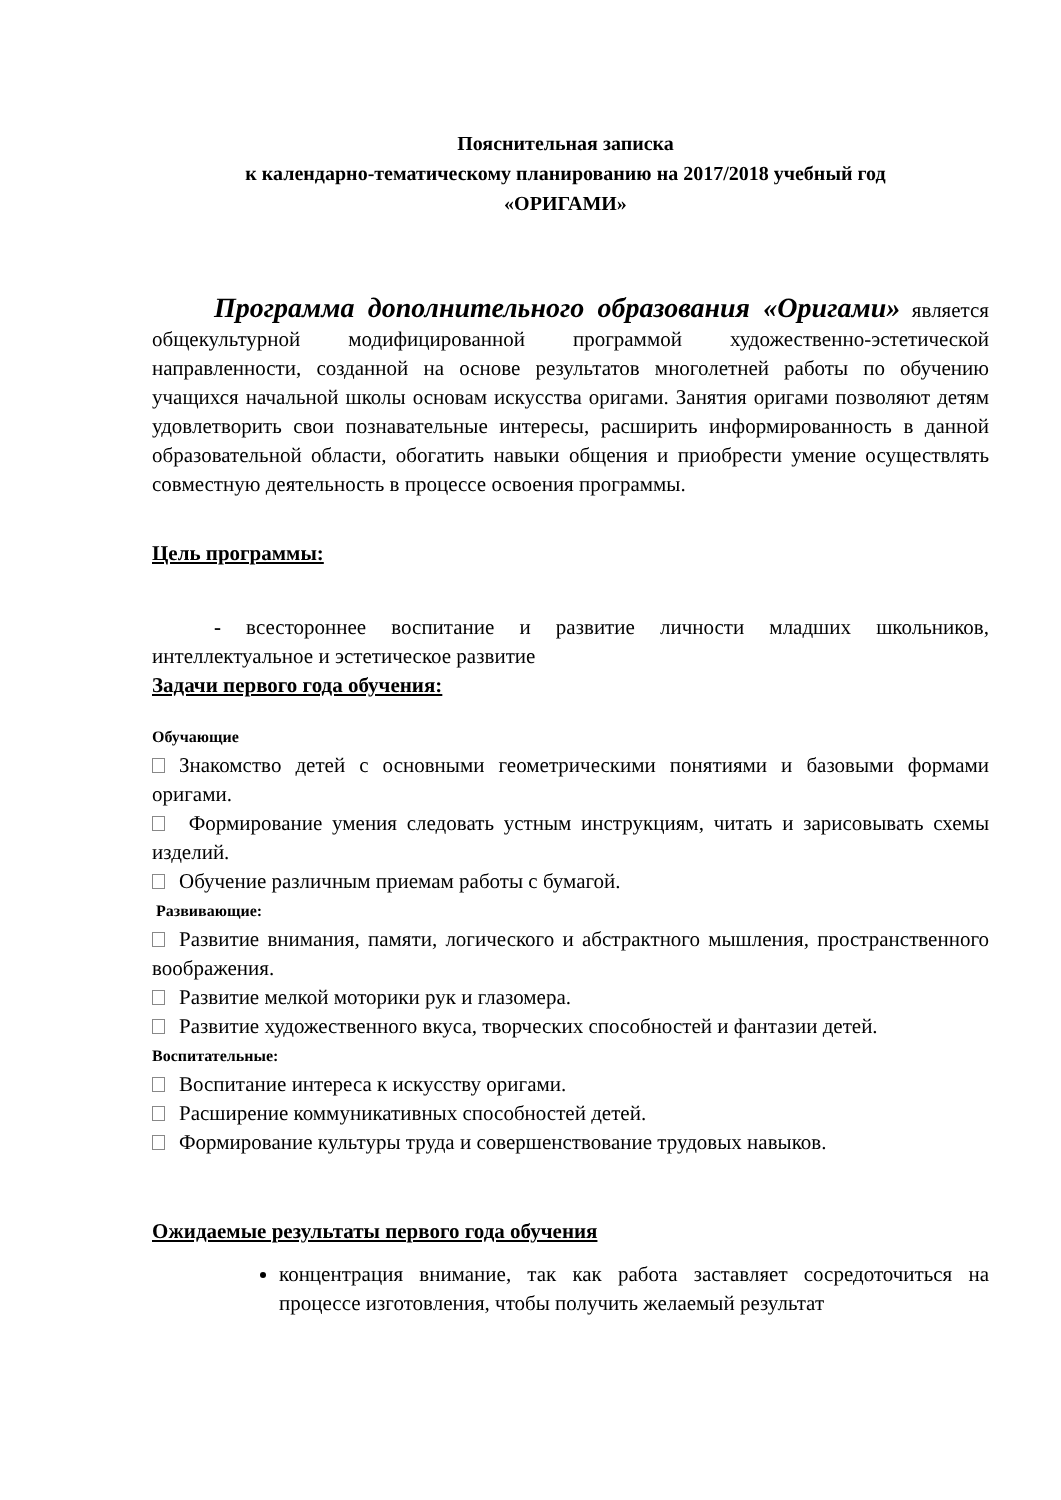Пояснительная записка
к календарно-тематическому планированию на 2017/2018 учебный год
«ОРИГАМИ»
Программа дополнительного образования «Оригами» является общекультурной модифицированной программой художественно-эстетической направленности, созданной на основе результатов многолетней работы по обучению учащихся начальной школы основам искусства оригами. Занятия оригами позволяют детям удовлетворить свои познавательные интересы, расширить информированность в данной образовательной области, обогатить навыки общения и приобрести умение осуществлять совместную деятельность в процессе освоения программы.
Цель программы:
- всестороннее воспитание и развитие личности младших школьников, интеллектуальное и эстетическое развитие
Задачи первого года обучения:
Обучающие
Знакомство детей с основными геометрическими понятиями и базовыми формами оригами.
Формирование умения следовать устным инструкциям, читать и зарисовывать схемы изделий.
Обучение различным приемам работы с бумагой.
Развивающие:
Развитие внимания, памяти, логического и абстрактного мышления, пространственного воображения.
Развитие мелкой моторики рук и глазомера.
Развитие художественного вкуса, творческих способностей и фантазии детей.
Воспитательные:
Воспитание интереса к искусству оригами.
Расширение коммуникативных способностей детей.
Формирование культуры труда и совершенствование трудовых навыков.
Ожидаемые результаты первого года обучения
концентрация внимание, так как работа заставляет сосредоточиться на процессе изготовления, чтобы получить желаемый результат